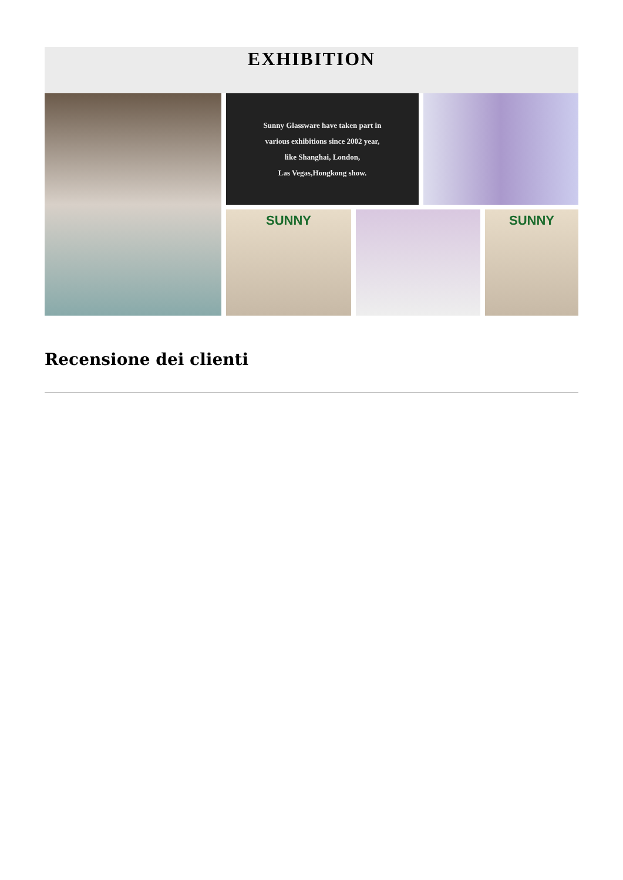EXHIBITION
Sunny Glassware have taken part in
various exhibitions since 2002 year,
like Shanghai, London,
Las Vegas,Hongkong show.
SUNNY
SUNNY
Recensione dei clienti